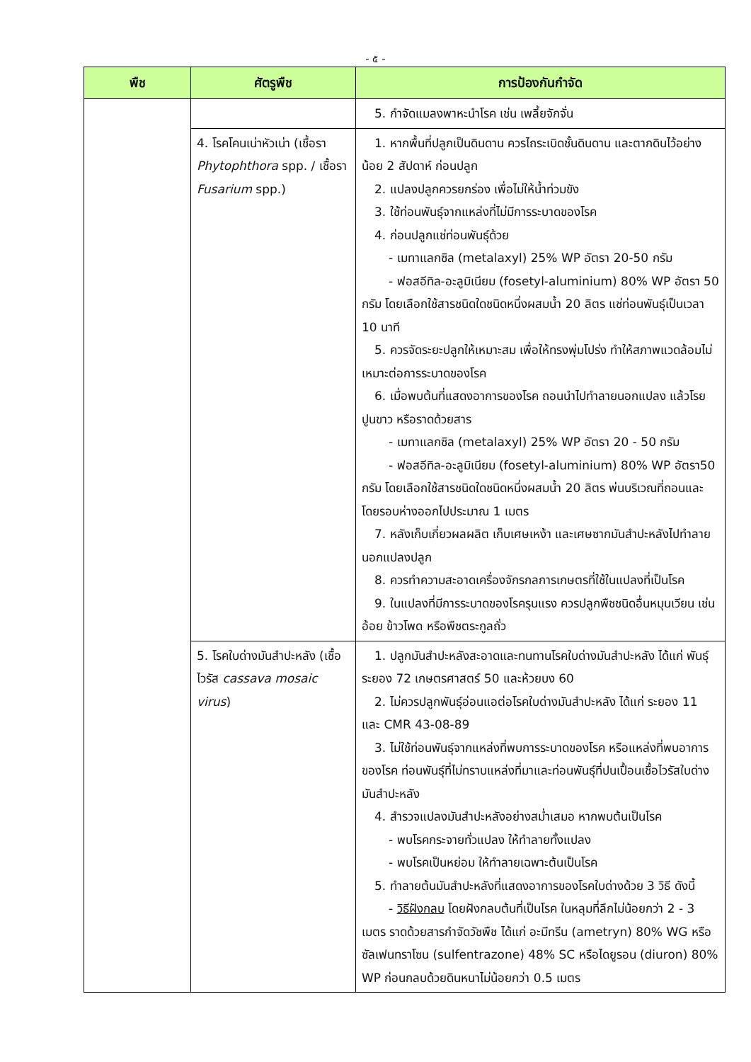- ๕ -
| พืช | ศัตรูพืช | การป้องกันกำจัด |
| --- | --- | --- |
| | | 5. กำจัดแมลงพาหะนำโรค เช่น เพลี้ยจักจั่น |
| | 4. โรคโคนเน่าหัวเน่า (เชื้อรา Phytophthora spp. / เชื้อรา Fusarium spp.) | 1. หากพื้นที่ปลูกเป็นดินดาน ควรไถระเบิดชั้นดินดาน และตากดินไว้อย่างน้อย 2 สัปดาห์ ก่อนปลูก 2. แปลงปลูกควรยกร่อง เพื่อไม่ให้น้ำท่วมขัง 3. ใช้ท่อนพันธุ์จากแหล่งที่ไม่มีการระบาดของโรค 4. ก่อนปลูกแช่ท่อนพันธุ์ด้วย - เมทาแลกซิล (metalaxyl) 25% WP อัตรา 20-50 กรัม - ฟอสอีทิล-อะลูมิเนียม (fosetyl-aluminium) 80% WP อัตรา 50 กรัม โดยเลือกใช้สารชนิดใดชนิดหนึ่งผสมน้ำ 20 ลิตร แช่ท่อนพันธุ์เป็นเวลา 10 นาที 5. ควรจัดระยะปลูกให้เหมาะสม เพื่อให้ทรงพุ่มโปร่ง ทำให้สภาพแวดล้อมไม่เหมาะต่อการระบาดของโรค 6. เมื่อพบต้นที่แสดงอาการของโรค ถอนนำไปทำลายนอกแปลง แล้วโรยปูนขาว หรือราดด้วยสาร - เมทาแลกซิล (metalaxyl) 25% WP อัตรา 20 - 50 กรัม - ฟอสอีทิล-อะลูมิเนียม (fosetyl-aluminium) 80% WP อัตรา50 กรัม โดยเลือกใช้สารชนิดใดชนิดหนึ่งผสมน้ำ 20 ลิตร พ่นบริเวณที่ถอนและโดยรอบห่างออกไปประมาณ 1 เมตร 7. หลังเก็บเกี่ยวผลผลิต เก็บเศษเหง้า และเศษซากมันสำปะหลังไปทำลายนอกแปลงปลูก 8. ควรทำความสะอาดเครื่องจักรกลการเกษตรที่ใช้ในแปลงที่เป็นโรค 9. ในแปลงที่มีการระบาดของโรครุนแรง ควรปลูกพืชชนิดอื่นหมุนเวียน เช่น อ้อย ข้าวโพด หรือพืชตระกูลถั่ว |
| | 5. โรคใบด่างมันสำปะหลัง (เชื้อไวรัส cassava mosaic virus ) | 1. ปลูกมันสำปะหลังสะอาดและทนทานโรคใบด่างมันสำปะหลัง ได้แก่ พันธุ์ระยอง 72 เกษตรศาสตร์ 50 และห้วยบง 60 2. ไม่ควรปลูกพันธุ์อ่อนแอต่อโรคใบด่างมันสำปะหลัง ได้แก่ ระยอง 11 และ CMR 43-08-89 3. ไม่ใช้ท่อนพันธุ์จากแหล่งที่พบการระบาดของโรค หรือแหล่งที่พบอาการของโรค ท่อนพันธุ์ที่ไม่ทราบแหล่งที่มาและท่อนพันธุ์ที่ปนเปื้อนเชื้อไวรัสใบด่างมันสำปะหลัง 4. สำรวจแปลงมันสำปะหลังอย่างสม่ำเสมอ หากพบต้นเป็นโรค - พบโรคกระจายทั่วแปลง ให้ทำลายทั้งแปลง - พบโรคเป็นหย่อม ให้ทำลายเฉพาะต้นเป็นโรค 5. ทำลายต้นมันสำปะหลังที่แสดงอาการของโรคใบด่างด้วย 3 วิธี ดังนี้ - วิธีฝังกลบ โดยฝังกลบต้นที่เป็นโรค ในหลุมที่ลึกไม่น้อยกว่า 2 - 3 เมตร ราดด้วยสารกำจัดวัชพืช ได้แก่ อะมีทรีน (ametryn) 80% WG หรือซัลเฟนทราโซน (sulfentrazone) 48% SC หรือไดยูรอน (diuron) 80% WP ก่อนกลบด้วยดินหนาไม่น้อยกว่า 0.5 เมตร |